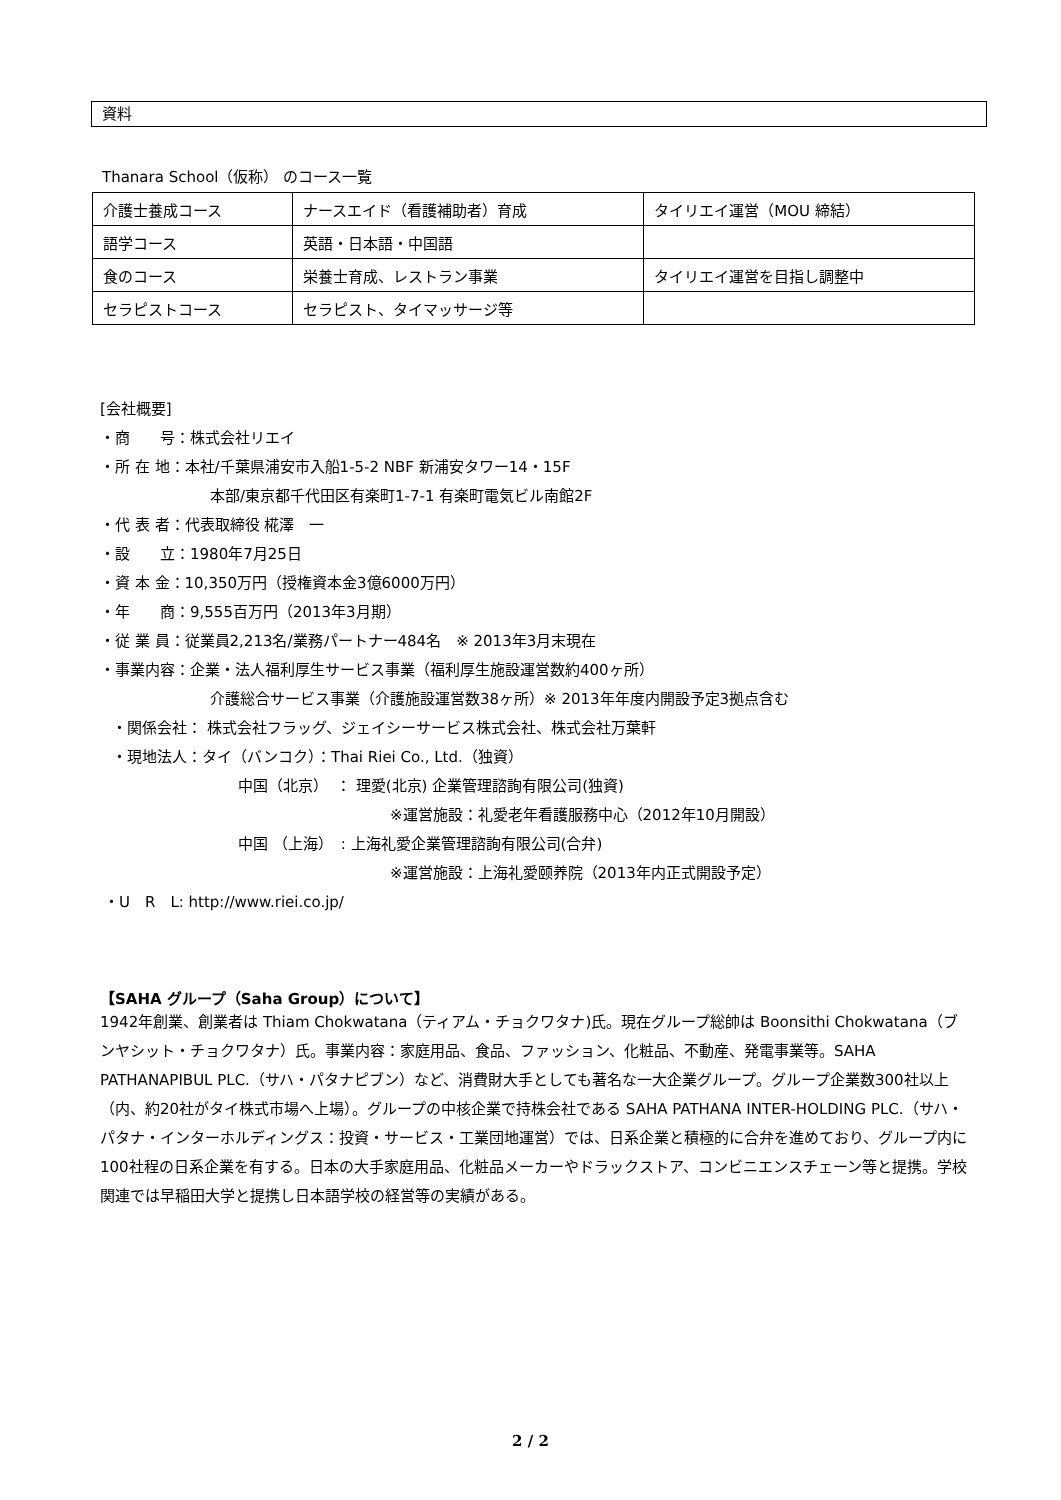資料
Thanara School（仮称） のコース一覧
| 介護士養成コース | ナースエイド（看護補助者）育成 | タイリエイ運営（MOU 締結） |
| 語学コース | 英語・日本語・中国語 | |
| 食のコース | 栄養士育成、レストラン事業 | タイリエイ運営を目指し調整中 |
| セラピストコース | セラピスト、タイマッサージ等 | |
[会社概要]
・商　　号：株式会社リエイ
・所 在 地：本社/千葉県浦安市入船1-5-2 NBF 新浦安タワー14・15F
本部/東京都千代田区有楽町1-7-1 有楽町電気ビル南館2F
・代 表 者：代表取締役 椛澤　一
・設　　立：1980年7月25日
・資 本 金：10,350万円（授権資本金3億6000万円）
・年　　商：9,555百万円（2013年3月期）
・従 業 員：従業員2,213名/業務パートナー484名　※ 2013年3月末現在
・事業内容：企業・法人福利厚生サービス事業（福利厚生施設運営数約400ヶ所）
介護総合サービス事業（介護施設運営数38ヶ所）※ 2013年年度内開設予定3拠点含む
・関係会社： 株式会社フラッグ、ジェイシーサービス株式会社、株式会社万葉軒
・現地法人：タイ（バンコク）：Thai Riei Co., Ltd.（独資）
中国（北京）　： 理愛(北京) 企業管理諮詢有限公司(独資)
※運営施設：礼愛老年看護服務中心（2012年10月開設）
中国 （上海）　: 上海礼愛企業管理諮詢有限公司(合弁)
※運営施設：上海礼愛颐养院（2013年内正式開設予定）
・U　R　L: http://www.riei.co.jp/
【SAHA グループ（Saha Group）について】
1942年創業、創業者は Thiam Chokwatana（ティアム・チョクワタナ)氏。現在グループ総帥は Boonsithi Chokwatana（ブンヤシット・チョクワタナ）氏。事業内容：家庭用品、食品、ファッション、化粧品、不動産、発電事業等。SAHA PATHANAPIBUL PLC.（サハ・パタナピブン）など、消費財大手としても著名な一大企業グループ。グループ企業数300社以上（内、約20社がタイ株式市場へ上場）。グループの中核企業で持株会社である SAHA PATHANA INTER-HOLDING PLC.（サハ・パタナ・インターホルディングス：投資・サービス・工業団地運営）では、日系企業と積極的に合弁を進めており、グループ内に100社程の日系企業を有する。日本の大手家庭用品、化粧品メーカーやドラックストア、コンビニエンスチェーン等と提携。学校関連では早稲田大学と提携し日本語学校の経営等の実績がある。
2 / 2